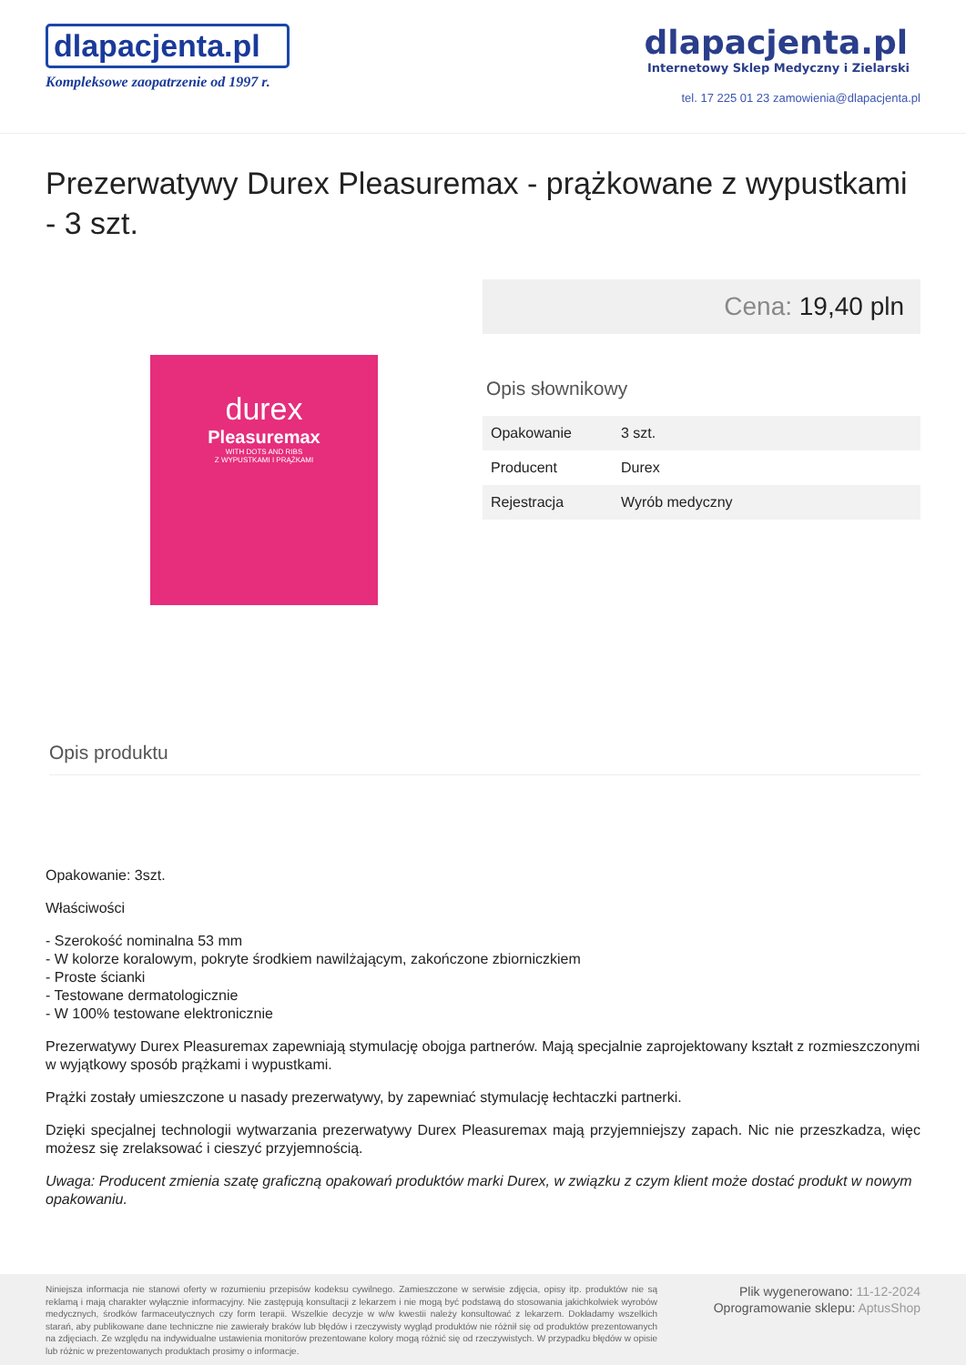dlapacjenta.pl
Kompleksowe zaopatrzenie od 1997 r.
dlapacjenta.pl
Internetowy Sklep Medyczny i Zielarski
tel. 17 225 01 23 zamowienia@dlapacjenta.pl
Prezerwatywy Durex Pleasuremax - prążkowane z wypustkami - 3 szt.
durex
Pleasuremax
WITH DOTS AND RIBS
Z WYPUSTKAMI I PRĄŻKAMI
Cena: 19,40 pln
Opis słownikowy
| Opakowanie | 3 szt. |
| Producent | Durex |
| Rejestracja | Wyrób medyczny |
Opis produktu
Opakowanie: 3szt.
Właściwości
- Szerokość nominalna 53 mm
- W kolorze koralowym, pokryte środkiem nawilżającym, zakończone zbiorniczkiem
- Proste ścianki
- Testowane dermatologicznie
- W 100% testowane elektronicznie
Prezerwatywy Durex Pleasuremax zapewniają stymulację obojga partnerów. Mają specjalnie zaprojektowany kształt z rozmieszczonymi w wyjątkowy sposób prążkami i wypustkami.
Prążki zostały umieszczone u nasady prezerwatywy, by zapewniać stymulację łechtaczki partnerki.
Dzięki specjalnej technologii wytwarzania prezerwatywy Durex Pleasuremax mają przyjemniejszy zapach. Nic nie przeszkadza, więc możesz się zrelaksować i cieszyć przyjemnością.
Uwaga: Producent zmienia szatę graficzną opakowań produktów marki Durex, w związku z czym klient może dostać produkt w nowym opakowaniu.
Niniejsza informacja nie stanowi oferty w rozumieniu przepisów kodeksu cywilnego. Zamieszczone w serwisie zdjęcia, opisy itp. produktów nie są reklamą i mają charakter wyłącznie informacyjny. Nie zastępują konsultacji z lekarzem i nie mogą być podstawą do stosowania jakichkolwiek wyrobów medycznych, środków farmaceutycznych czy form terapii. Wszelkie decyzje w w/w kwestii należy konsultować z lekarzem. Dokładamy wszelkich starań, aby publikowane dane techniczne nie zawierały braków lub błędów i rzeczywisty wygląd produktów nie różnił się od produktów prezentowanych na zdjęciach. Ze względu na indywidualne ustawienia monitorów prezentowane kolory mogą różnić się od rzeczywistych. W przypadku błędów w opisie lub różnic w prezentowanych produktach prosimy o informacje.
Plik wygenerowano: 11-12-2024
Oprogramowanie sklepu: AptusShop